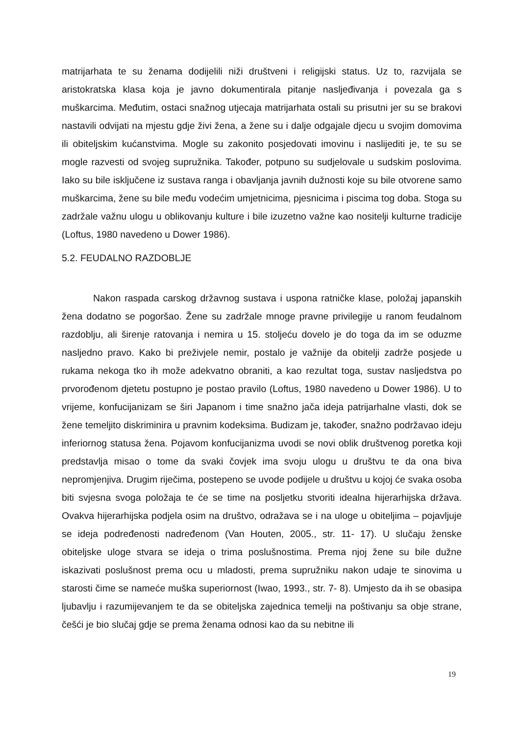matrijarhata te su ženama dodijelili niži društveni i religijski status. Uz to, razvijala se aristokratska klasa koja je javno dokumentirala pitanje nasljeđivanja i povezala ga s muškarcima. Međutim, ostaci snažnog utjecaja matrijarhata ostali su prisutni jer su se brakovi nastavili odvijati na mjestu gdje živi žena, a žene su i dalje odgajale djecu u svojim domovima ili obiteljskim kućanstvima. Mogle su zakonito posjedovati imovinu i naslijediti je, te su se mogle razvesti od svojeg supružnika. Također, potpuno su sudjelovale u sudskim poslovima. Iako su bile isključene iz sustava ranga i obavljanja javnih dužnosti koje su bile otvorene samo muškarcima, žene su bile među vodećim umjetnicima, pjesnicima i piscima tog doba. Stoga su zadržale važnu ulogu u oblikovanju kulture i bile izuzetno važne kao nositelji kulturne tradicije (Loftus, 1980 navedeno u Dower 1986).
5.2. FEUDALNO RAZDOBLJE
Nakon raspada carskog državnog sustava i uspona ratničke klase, položaj japanskih žena dodatno se pogoršao. Žene su zadržale mnoge pravne privilegije u ranom feudalnom razdoblju, ali širenje ratovanja i nemira u 15. stoljeću dovelo je do toga da im se oduzme nasljedno pravo. Kako bi preživjele nemir, postalo je važnije da obitelji zadrže posjede u rukama nekoga tko ih može adekvatno obraniti, a kao rezultat toga, sustav nasljedstva po prvorođenom djetetu postupno je postao pravilo (Loftus, 1980 navedeno u Dower 1986). U to vrijeme, konfucijanizam se širi Japanom i time snažno jača ideja patrijarhalne vlasti, dok se žene temeljito diskriminira u pravnim kodeksima. Budizam je, također, snažno podržavao ideju inferiornog statusa žena. Pojavom konfucijanizma uvodi se novi oblik društvenog poretka koji predstavlja misao o tome da svaki čovjek ima svoju ulogu u društvu te da ona biva nepromjenjiva. Drugim riječima, postepeno se uvode podijele u društvu u kojoj će svaka osoba biti svjesna svoga položaja te će se time na posljetku stvoriti idealna hijerarhijska država. Ovakva hijerarhijska podjela osim na društvo, odražava se i na uloge u obiteljima – pojavljuje se ideja podređenosti nadređenom (Van Houten, 2005., str. 11- 17). U slučaju ženske obiteljske uloge stvara se ideja o trima poslušnostima. Prema njoj žene su bile dužne iskazivati poslušnost prema ocu u mladosti, prema supružniku nakon udaje te sinovima u starosti čime se nameće muška superiornost (Iwao, 1993., str. 7- 8). Umjesto da ih se obasipa ljubavlju i razumijevanjem te da se obiteljska zajednica temelji na poštivanju sa obje strane, češći je bio slučaj gdje se prema ženama odnosi kao da su nebitne ili
19